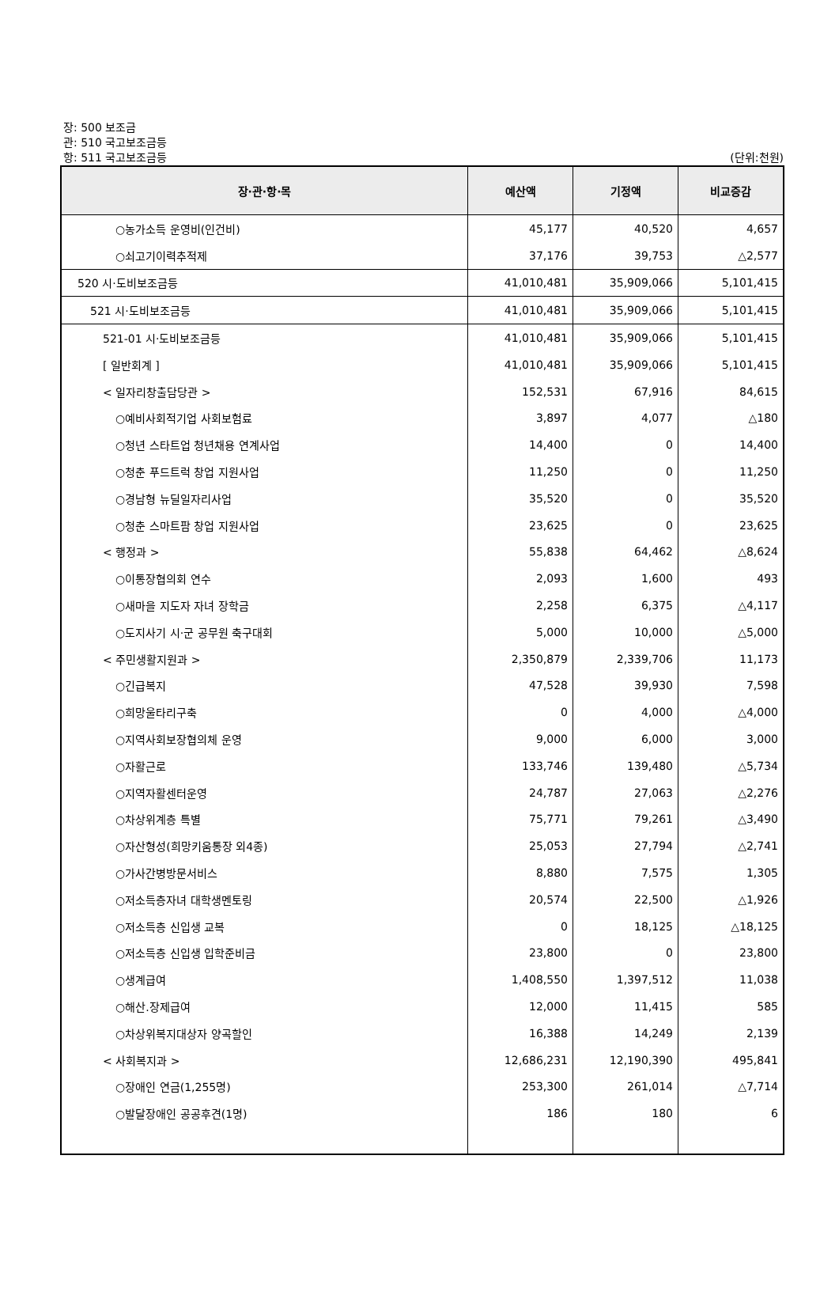장: 500 보조금
관: 510 국고보조금등
항: 511 국고보조금등
(단위:천원)
| 장·관·항·목 | 예산액 | 기정액 | 비교증감 |
| --- | --- | --- | --- |
| ○농가소득 운영비(인건비) | 45,177 | 40,520 | 4,657 |
| ○쇠고기이력추적제 | 37,176 | 39,753 | △2,577 |
| 520 시·도비보조금등 | 41,010,481 | 35,909,066 | 5,101,415 |
| 521 시·도비보조금등 | 41,010,481 | 35,909,066 | 5,101,415 |
| 521-01 시·도비보조금등 | 41,010,481 | 35,909,066 | 5,101,415 |
| [ 일반회계 ] | 41,010,481 | 35,909,066 | 5,101,415 |
| < 일자리창출담당관 > | 152,531 | 67,916 | 84,615 |
| ○예비사회적기업 사회보험료 | 3,897 | 4,077 | △180 |
| ○청년 스타트업 청년채용 연계사업 | 14,400 | 0 | 14,400 |
| ○청춘 푸드트럭 창업 지원사업 | 11,250 | 0 | 11,250 |
| ○경남형 뉴딜일자리사업 | 35,520 | 0 | 35,520 |
| ○청춘 스마트팜 창업 지원사업 | 23,625 | 0 | 23,625 |
| < 행정과 > | 55,838 | 64,462 | △8,624 |
| ○이통장협의회 연수 | 2,093 | 1,600 | 493 |
| ○새마을 지도자 자녀 장학금 | 2,258 | 6,375 | △4,117 |
| ○도지사기 시·군 공무원 축구대회 | 5,000 | 10,000 | △5,000 |
| < 주민생활지원과 > | 2,350,879 | 2,339,706 | 11,173 |
| ○긴급복지 | 47,528 | 39,930 | 7,598 |
| ○희망울타리구축 | 0 | 4,000 | △4,000 |
| ○지역사회보장협의체 운영 | 9,000 | 6,000 | 3,000 |
| ○자활근로 | 133,746 | 139,480 | △5,734 |
| ○지역자활센터운영 | 24,787 | 27,063 | △2,276 |
| ○차상위계층 특별 | 75,771 | 79,261 | △3,490 |
| ○자산형성(희망키움통장 외4종) | 25,053 | 27,794 | △2,741 |
| ○가사간병방문서비스 | 8,880 | 7,575 | 1,305 |
| ○저소득층자녀 대학생멘토링 | 20,574 | 22,500 | △1,926 |
| ○저소득층 신입생 교복 | 0 | 18,125 | △18,125 |
| ○저소득층 신입생 입학준비금 | 23,800 | 0 | 23,800 |
| ○생계급여 | 1,408,550 | 1,397,512 | 11,038 |
| ○해산.장제급여 | 12,000 | 11,415 | 585 |
| ○차상위복지대상자 양곡할인 | 16,388 | 14,249 | 2,139 |
| < 사회복지과 > | 12,686,231 | 12,190,390 | 495,841 |
| ○장애인 연금(1,255명) | 253,300 | 261,014 | △7,714 |
| ○발달장애인 공공후견(1명) | 186 | 180 | 6 |